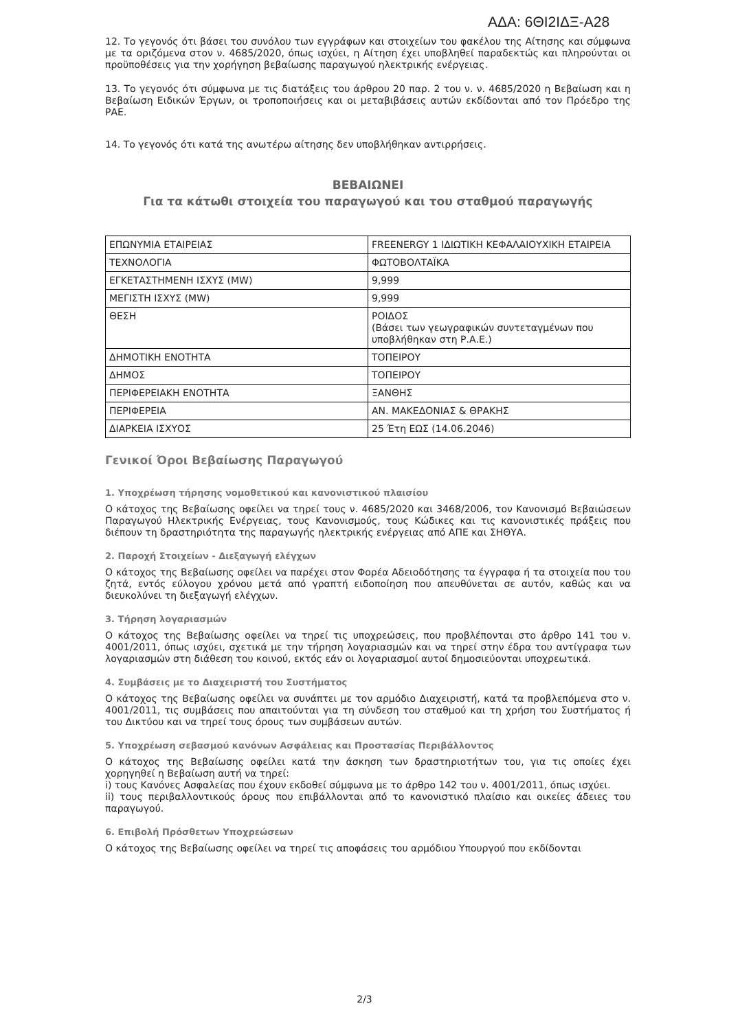ΑΔΑ: 6ΘΙ2ΙΔΞ-Α28
12. Το γεγονός ότι βάσει του συνόλου των εγγράφων και στοιχείων του φακέλου της Αίτησης και σύμφωνα με τα οριζόμενα στον ν. 4685/2020, όπως ισχύει, η Αίτηση έχει υποβληθεί παραδεκτώς και πληρούνται οι προϋποθέσεις για την χορήγηση βεβαίωσης παραγωγού ηλεκτρικής ενέργειας.
13. Το γεγονός ότι σύμφωνα με τις διατάξεις του άρθρου 20 παρ. 2 του ν. ν. 4685/2020 η Βεβαίωση και η Βεβαίωση Ειδικών Έργων, οι τροποποιήσεις και οι μεταβιβάσεις αυτών εκδίδονται από τον Πρόεδρο της ΡΑΕ.
14. Το γεγονός ότι κατά της ανωτέρω αίτησης δεν υποβλήθηκαν αντιρρήσεις.
ΒΕΒΑΙΩΝΕΙ
Για τα κάτωθι στοιχεία του παραγωγού και του σταθμού παραγωγής
| ΕΠΩΝΥΜΙΑ ΕΤΑΙΡΕΙΑΣ | FREENERGY 1 ΙΔΙΩΤΙΚΗ ΚΕΦΑΛΑΙΟΥΧΙΚΗ ΕΤΑΙΡΕΙΑ |
| ΤΕΧΝΟΛΟΓΙΑ | ΦΩΤΟΒΟΛΤΑΪΚΑ |
| ΕΓΚΕΤΑΣΤΗΜΕΝΗ ΙΣΧΥΣ (MW) | 9,999 |
| ΜΕΓΙΣΤΗ ΙΣΧΥΣ (MW) | 9,999 |
| ΘΕΣΗ | ΡΟΙΔΟΣ (Βάσει των γεωγραφικών συντεταγμένων που υποβλήθηκαν στη Ρ.Α.Ε.) |
| ΔΗΜΟΤΙΚΗ ΕΝΟΤΗΤΑ | ΤΟΠΕΙΡΟΥ |
| ΔΗΜΟΣ | ΤΟΠΕΙΡΟΥ |
| ΠΕΡΙΦΕΡΕΙΑΚΗ ΕΝΟΤΗΤΑ | ΞΑΝΘΗΣ |
| ΠΕΡΙΦΕΡΕΙΑ | ΑΝ. ΜΑΚΕΔΟΝΙΑΣ & ΘΡΑΚΗΣ |
| ΔΙΑΡΚΕΙΑ ΙΣΧΥΟΣ | 25 Έτη ΕΩΣ (14.06.2046) |
Γενικοί Όροι Βεβαίωσης Παραγωγού
1. Υποχρέωση τήρησης νομοθετικού και κανονιστικού πλαισίου
Ο κάτοχος της Βεβαίωσης οφείλει να τηρεί τους ν. 4685/2020 και 3468/2006, τον Κανονισμό Βεβαιώσεων Παραγωγού Ηλεκτρικής Ενέργειας, τους Κανονισμούς, τους Κώδικες και τις κανονιστικές πράξεις που διέπουν τη δραστηριότητα της παραγωγής ηλεκτρικής ενέργειας από ΑΠΕ και ΣΗΘΥΑ.
2. Παροχή Στοιχείων - Διεξαγωγή ελέγχων
Ο κάτοχος της Βεβαίωσης οφείλει να παρέχει στον Φορέα Αδειοδότησης τα έγγραφα ή τα στοιχεία που του ζητά, εντός εύλογου χρόνου μετά από γραπτή ειδοποίηση που απευθύνεται σε αυτόν, καθώς και να διευκολύνει τη διεξαγωγή ελέγχων.
3. Τήρηση λογαριασμών
Ο κάτοχος της Βεβαίωσης οφείλει να τηρεί τις υποχρεώσεις, που προβλέπονται στο άρθρο 141 του ν. 4001/2011, όπως ισχύει, σχετικά με την τήρηση λογαριασμών και να τηρεί στην έδρα του αντίγραφα των λογαριασμών στη διάθεση του κοινού, εκτός εάν οι λογαριασμοί αυτοί δημοσιεύονται υποχρεωτικά.
4. Συμβάσεις με το Διαχειριστή του Συστήματος
Ο κάτοχος της Βεβαίωσης οφείλει να συνάπτει με τον αρμόδιο Διαχειριστή, κατά τα προβλεπόμενα στο ν. 4001/2011, τις συμβάσεις που απαιτούνται για τη σύνδεση του σταθμού και τη χρήση του Συστήματος ή του Δικτύου και να τηρεί τους όρους των συμβάσεων αυτών.
5. Υποχρέωση σεβασμού κανόνων Ασφάλειας και Προστασίας Περιβάλλοντος
Ο κάτοχος της Βεβαίωσης οφείλει κατά την άσκηση των δραστηριοτήτων του, για τις οποίες έχει χορηγηθεί η Βεβαίωση αυτή να τηρεί:
i) τους Κανόνες Ασφαλείας που έχουν εκδοθεί σύμφωνα με το άρθρο 142 του ν. 4001/2011, όπως ισχύει.
ii) τους περιβαλλοντικούς όρους που επιβάλλονται από το κανονιστικό πλαίσιο και οικείες άδειες του παραγωγού.
6. Επιβολή Πρόσθετων Υποχρεώσεων
Ο κάτοχος της Βεβαίωσης οφείλει να τηρεί τις αποφάσεις του αρμόδιου Υπουργού που εκδίδονται
2/3